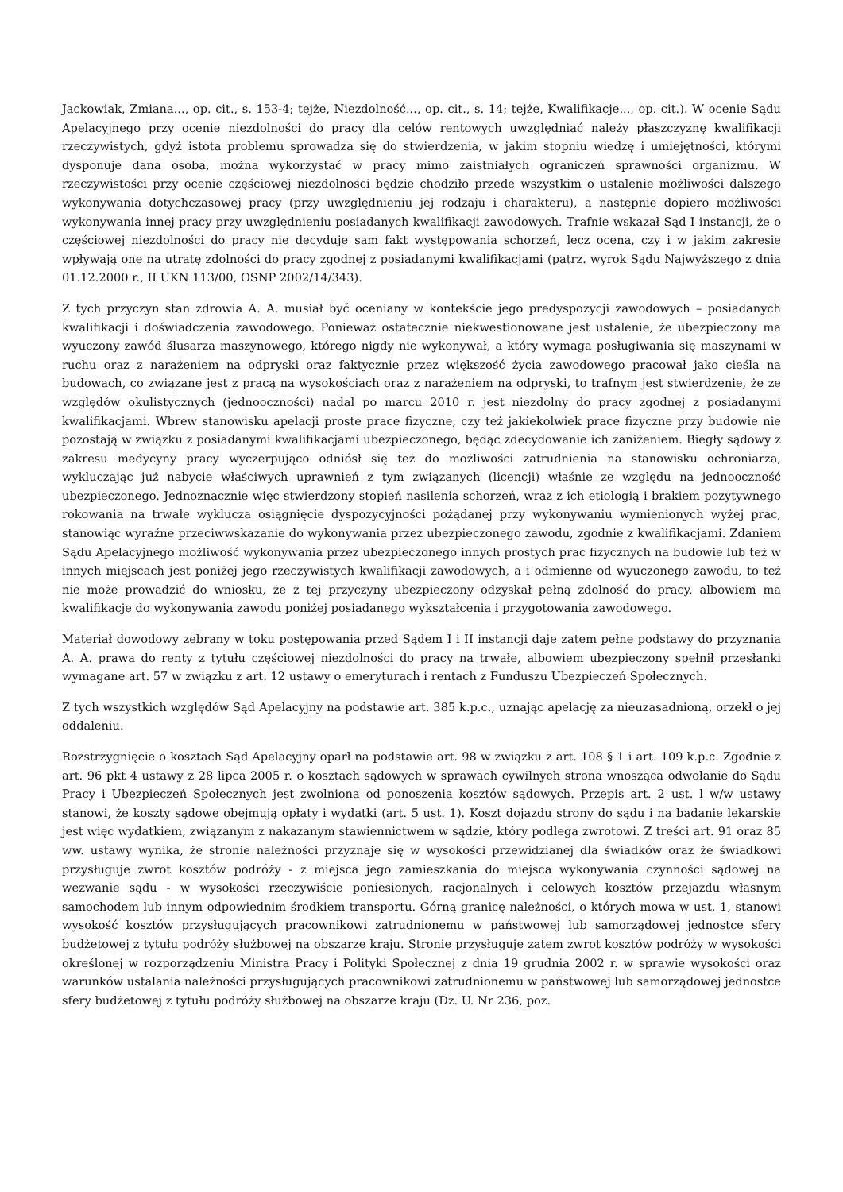Jackowiak, Zmiana..., op. cit., s. 153-4; tejże, Niezdolność..., op. cit., s. 14; tejże, Kwalifikacje..., op. cit.). W ocenie Sądu Apelacyjnego przy ocenie niezdolności do pracy dla celów rentowych uwzględniać należy płaszczyznę kwalifikacji rzeczywistych, gdyż istota problemu sprowadza się do stwierdzenia, w jakim stopniu wiedzę i umiejętności, którymi dysponuje dana osoba, można wykorzystać w pracy mimo zaistniałych ograniczeń sprawności organizmu. W rzeczywistości przy ocenie częściowej niezdolności będzie chodziło przede wszystkim o ustalenie możliwości dalszego wykonywania dotychczasowej pracy (przy uwzględnieniu jej rodzaju i charakteru), a następnie dopiero możliwości wykonywania innej pracy przy uwzględnieniu posiadanych kwalifikacji zawodowych. Trafnie wskazał Sąd I instancji, że o częściowej niezdolności do pracy nie decyduje sam fakt występowania schorzeń, lecz ocena, czy i w jakim zakresie wpływają one na utratę zdolności do pracy zgodnej z posiadanymi kwalifikacjami (patrz. wyrok Sądu Najwyższego z dnia 01.12.2000 r., II UKN 113/00, OSNP 2002/14/343).
Z tych przyczyn stan zdrowia A. A. musiał być oceniany w kontekście jego predyspozycji zawodowych – posiadanych kwalifikacji i doświadczenia zawodowego. Ponieważ ostatecznie niekwestionowane jest ustalenie, że ubezpieczony ma wyuczony zawód ślusarza maszynowego, którego nigdy nie wykonywał, a który wymaga posługiwania się maszynami w ruchu oraz z narażeniem na odpryski oraz faktycznie przez większość życia zawodowego pracował jako cieśla na budowach, co związane jest z pracą na wysokościach oraz z narażeniem na odpryski, to trafnym jest stwierdzenie, że ze względów okulistycznych (jednooczności) nadal po marcu 2010 r. jest niezdolny do pracy zgodnej z posiadanymi kwalifikacjami. Wbrew stanowisku apelacji proste prace fizyczne, czy też jakiekolwiek prace fizyczne przy budowie nie pozostają w związku z posiadanymi kwalifikacjami ubezpieczonego, będąc zdecydowanie ich zaniżeniem. Biegły sądowy z zakresu medycyny pracy wyczerpująco odniósł się też do możliwości zatrudnienia na stanowisku ochroniarza, wykluczając już nabycie właściwych uprawnień z tym związanych (licencji) właśnie ze względu na jednooczność ubezpieczonego. Jednoznacznie więc stwierdzony stopień nasilenia schorzeń, wraz z ich etiologią i brakiem pozytywnego rokowania na trwałe wyklucza osiągnięcie dyspozycyjności pożądanej przy wykonywaniu wymienionych wyżej prac, stanowiąc wyraźne przeciwwskazanie do wykonywania przez ubezpieczonego zawodu, zgodnie z kwalifikacjami. Zdaniem Sądu Apelacyjnego możliwość wykonywania przez ubezpieczonego innych prostych prac fizycznych na budowie lub też w innych miejscach jest poniżej jego rzeczywistych kwalifikacji zawodowych, a i odmienne od wyuczonego zawodu, to też nie może prowadzić do wniosku, że z tej przyczyny ubezpieczony odzyskał pełną zdolność do pracy, albowiem ma kwalifikacje do wykonywania zawodu poniżej posiadanego wykształcenia i przygotowania zawodowego.
Materiał dowodowy zebrany w toku postępowania przed Sądem I i II instancji daje zatem pełne podstawy do przyznania A. A. prawa do renty z tytułu częściowej niezdolności do pracy na trwałe, albowiem ubezpieczony spełnił przesłanki wymagane art. 57 w związku z art. 12 ustawy o emeryturach i rentach z Funduszu Ubezpieczeń Społecznych.
Z tych wszystkich względów Sąd Apelacyjny na podstawie art. 385 k.p.c., uznając apelację za nieuzasadnioną, orzekł o jej oddaleniu.
Rozstrzygnięcie o kosztach Sąd Apelacyjny oparł na podstawie art. 98 w związku z art. 108 § 1 i art. 109 k.p.c. Zgodnie z art. 96 pkt 4 ustawy z 28 lipca 2005 r. o kosztach sądowych w sprawach cywilnych strona wnosząca odwołanie do Sądu Pracy i Ubezpieczeń Społecznych jest zwolniona od ponoszenia kosztów sądowych. Przepis art. 2 ust. l w/w ustawy stanowi, że koszty sądowe obejmują opłaty i wydatki (art. 5 ust. 1). Koszt dojazdu strony do sądu i na badanie lekarskie jest więc wydatkiem, związanym z nakazanym stawiennictwem w sądzie, który podlega zwrotowi. Z treści art. 91 oraz 85 ww. ustawy wynika, że stronie należności przyznaje się w wysokości przewidzianej dla świadków oraz że świadkowi przysługuje zwrot kosztów podróży - z miejsca jego zamieszkania do miejsca wykonywania czynności sądowej na wezwanie sądu - w wysokości rzeczywiście poniesionych, racjonalnych i celowych kosztów przejazdu własnym samochodem lub innym odpowiednim środkiem transportu. Górną granicę należności, o których mowa w ust. 1, stanowi wysokość kosztów przysługujących pracownikowi zatrudnionemu w państwowej lub samorządowej jednostce sfery budżetowej z tytułu podróży służbowej na obszarze kraju. Stronie przysługuje zatem zwrot kosztów podróży w wysokości określonej w rozporządzeniu Ministra Pracy i Polityki Społecznej z dnia 19 grudnia 2002 r. w sprawie wysokości oraz warunków ustalania należności przysługujących pracownikowi zatrudnionemu w państwowej lub samorządowej jednostce sfery budżetowej z tytułu podróży służbowej na obszarze kraju (Dz. U. Nr 236, poz.